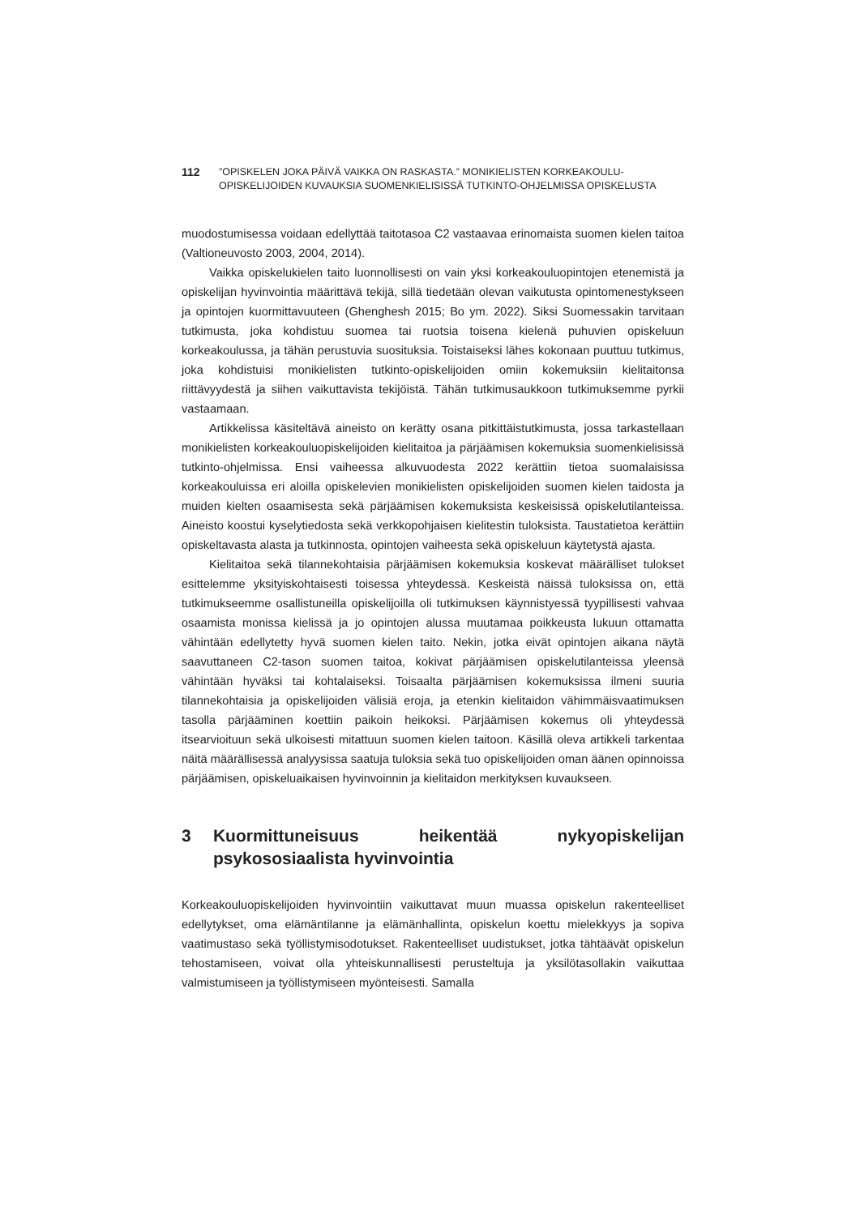112 ”OPISKELEN JOKA PÄIVÄ VAIKKA ON RASKASTA.” MONIKIELISTEN KORKEAKOULU-
OPISKELIJOIDEN KUVAUKSIA SUOMENKIELISISSÄ TUTKINTO-OHJELMISSA OPISKELUSTA
muodostumisessa voidaan edellyttää taitotasoa C2 vastaavaa erinomaista suomen kielen taitoa (Valtioneuvosto 2003, 2004, 2014).
Vaikka opiskelukielen taito luonnollisesti on vain yksi korkeakouluopintojen etenemistä ja opiskelijan hyvinvointia määrittävä tekijä, sillä tiedetään olevan vaikutusta opintomenestykseen ja opintojen kuormittavuuteen (Ghenghesh 2015; Bo ym. 2022). Siksi Suomessakin tarvitaan tutkimusta, joka kohdistuu suomea tai ruotsia toisena kielenä puhuvien opiskeluun korkeakoulussa, ja tähän perustuvia suosituksia. Toistaiseksi lähes kokonaan puuttuu tutkimus, joka kohdistuisi monikielisten tutkinto-opiskelijoiden omiin kokemuksiin kielitaitonsa riittävyydestä ja siihen vaikuttavista tekijöistä. Tähän tutkimusaukkoon tutkimuksemme pyrkii vastaamaan.
Artikkelissa käsiteltävä aineisto on kerätty osana pitkittäistutkimusta, jossa tarkastellaan monikielisten korkeakouluopiskelijoiden kielitaitoa ja pärjäämisen kokemuksia suomenkielisissä tutkinto-ohjelmissa. Ensi vaiheessa alkuvuodesta 2022 kerättiin tietoa suomalaisissa korkeakouluissa eri aloilla opiskelevien monikielisten opiskelijoiden suomen kielen taidosta ja muiden kielten osaamisesta sekä pärjäämisen kokemuksista keskeisissä opiskelutilanteissa. Aineisto koostui kyselytiedosta sekä verkkopohjaisen kielitestin tuloksista. Taustatietoa kerättiin opiskeltavasta alasta ja tutkinnosta, opintojen vaiheesta sekä opiskeluun käytetystä ajasta.
Kielitaitoa sekä tilannekohtaisia pärjäämisen kokemuksia koskevat määrälliset tulokset esittelemme yksityiskohtaisesti toisessa yhteydessä. Keskeistä näissä tuloksissa on, että tutkimukseemme osallistuneilla opiskelijoilla oli tutkimuksen käynnistyessä tyypillisesti vahvaa osaamista monissa kielissä ja jo opintojen alussa muutamaa poikkeusta lukuun ottamatta vähintään edellytetty hyvä suomen kielen taito. Nekin, jotka eivät opintojen aikana näytä saavuttaneen C2-tason suomen taitoa, kokivat pärjäämisen opiskelutilanteissa yleensä vähintään hyväksi tai kohtalaiseksi. Toisaalta pärjäämisen kokemuksissa ilmeni suuria tilannekohtaisia ja opiskelijoiden välisiä eroja, ja etenkin kielitaidon vähimmäisvaatimuksen tasolla pärjääminen koettiin paikoin heikoksi. Pärjäämisen kokemus oli yhteydessä itsearvioituun sekä ulkoisesti mitattuun suomen kielen taitoon. Käsillä oleva artikkeli tarkentaa näitä määrällisessä analyysissa saatuja tuloksia sekä tuo opiskelijoiden oman äänen opinnoissa pärjäämisen, opiskeluaikaisen hyvinvoinnin ja kielitaidon merkityksen kuvaukseen.
3 Kuormittuneisuus heikentää nykyopiskelijan psykososiaalista hyvinvointia
Korkeakouluopiskelijoiden hyvinvointiin vaikuttavat muun muassa opiskelun rakenteelliset edellytykset, oma elämäntilanne ja elämänhallinta, opiskelun koettu mielekkyys ja sopiva vaatimustaso sekä työllistymisodotukset. Rakenteelliset uudistukset, jotka tähtäävät opiskelun tehostamiseen, voivat olla yhteiskunnallisesti perusteltuja ja yksilötasollakin vaikuttaa valmistumiseen ja työllistymiseen myönteisesti. Samalla